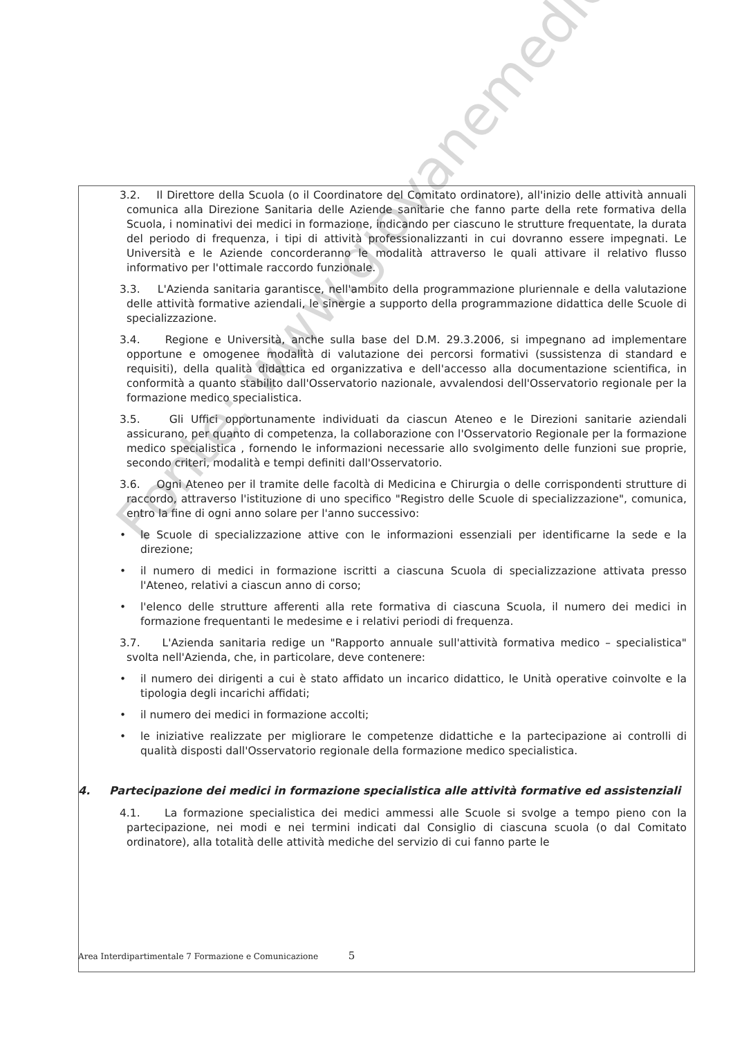Fonte: www.giovanemedico.it
3.2. Il Direttore della Scuola (o il Coordinatore del Comitato ordinatore), all'inizio delle attività annuali comunica alla Direzione Sanitaria delle Aziende sanitarie che fanno parte della rete formativa della Scuola, i nominativi dei medici in formazione, indicando per ciascuno le strutture frequentate, la durata del periodo di frequenza, i tipi di attività professionalizzanti in cui dovranno essere impegnati. Le Università e le Aziende concorderanno le modalità attraverso le quali attivare il relativo flusso informativo per l'ottimale raccordo funzionale.
3.3. L'Azienda sanitaria garantisce, nell'ambito della programmazione pluriennale e della valutazione delle attività formative aziendali, le sinergie a supporto della programmazione didattica delle Scuole di specializzazione.
3.4. Regione e Università, anche sulla base del D.M. 29.3.2006, si impegnano ad implementare opportune e omogenee modalità di valutazione dei percorsi formativi (sussistenza di standard e requisiti), della qualità didattica ed organizzativa e dell'accesso alla documentazione scientifica, in conformità a quanto stabilito dall'Osservatorio nazionale, avvalendosi dell'Osservatorio regionale per la formazione medico specialistica.
3.5. Gli Uffici opportunamente individuati da ciascun Ateneo e le Direzioni sanitarie aziendali assicurano, per quanto di competenza, la collaborazione con l'Osservatorio Regionale per la formazione medico specialistica , fornendo le informazioni necessarie allo svolgimento delle funzioni sue proprie, secondo criteri, modalità e tempi definiti dall'Osservatorio.
3.6. Ogni Ateneo per il tramite delle facoltà di Medicina e Chirurgia o delle corrispondenti strutture di raccordo, attraverso l'istituzione di uno specifico "Registro delle Scuole di specializzazione", comunica, entro la fine di ogni anno solare per l'anno successivo:
• le Scuole di specializzazione attive con le informazioni essenziali per identificarne la sede e la direzione;
• il numero di medici in formazione iscritti a ciascuna Scuola di specializzazione attivata presso l'Ateneo, relativi a ciascun anno di corso;
• l'elenco delle strutture afferenti alla rete formativa di ciascuna Scuola, il numero dei medici in formazione frequentanti le medesime e i relativi periodi di frequenza.
3.7. L'Azienda sanitaria redige un "Rapporto annuale sull'attività formativa medico – specialistica" svolta nell'Azienda, che, in particolare, deve contenere:
• il numero dei dirigenti a cui è stato affidato un incarico didattico, le Unità operative coinvolte e la tipologia degli incarichi affidati;
• il numero dei medici in formazione accolti;
• le iniziative realizzate per migliorare le competenze didattiche e la partecipazione ai controlli di qualità disposti dall'Osservatorio regionale della formazione medico specialistica.
4. Partecipazione dei medici in formazione specialistica alle attività formative ed assistenziali
4.1. La formazione specialistica dei medici ammessi alle Scuole si svolge a tempo pieno con la partecipazione, nei modi e nei termini indicati dal Consiglio di ciascuna scuola (o dal Comitato ordinatore), alla totalità delle attività mediche del servizio di cui fanno parte le
Area Interdipartimentale 7 Formazione e Comunicazione 5